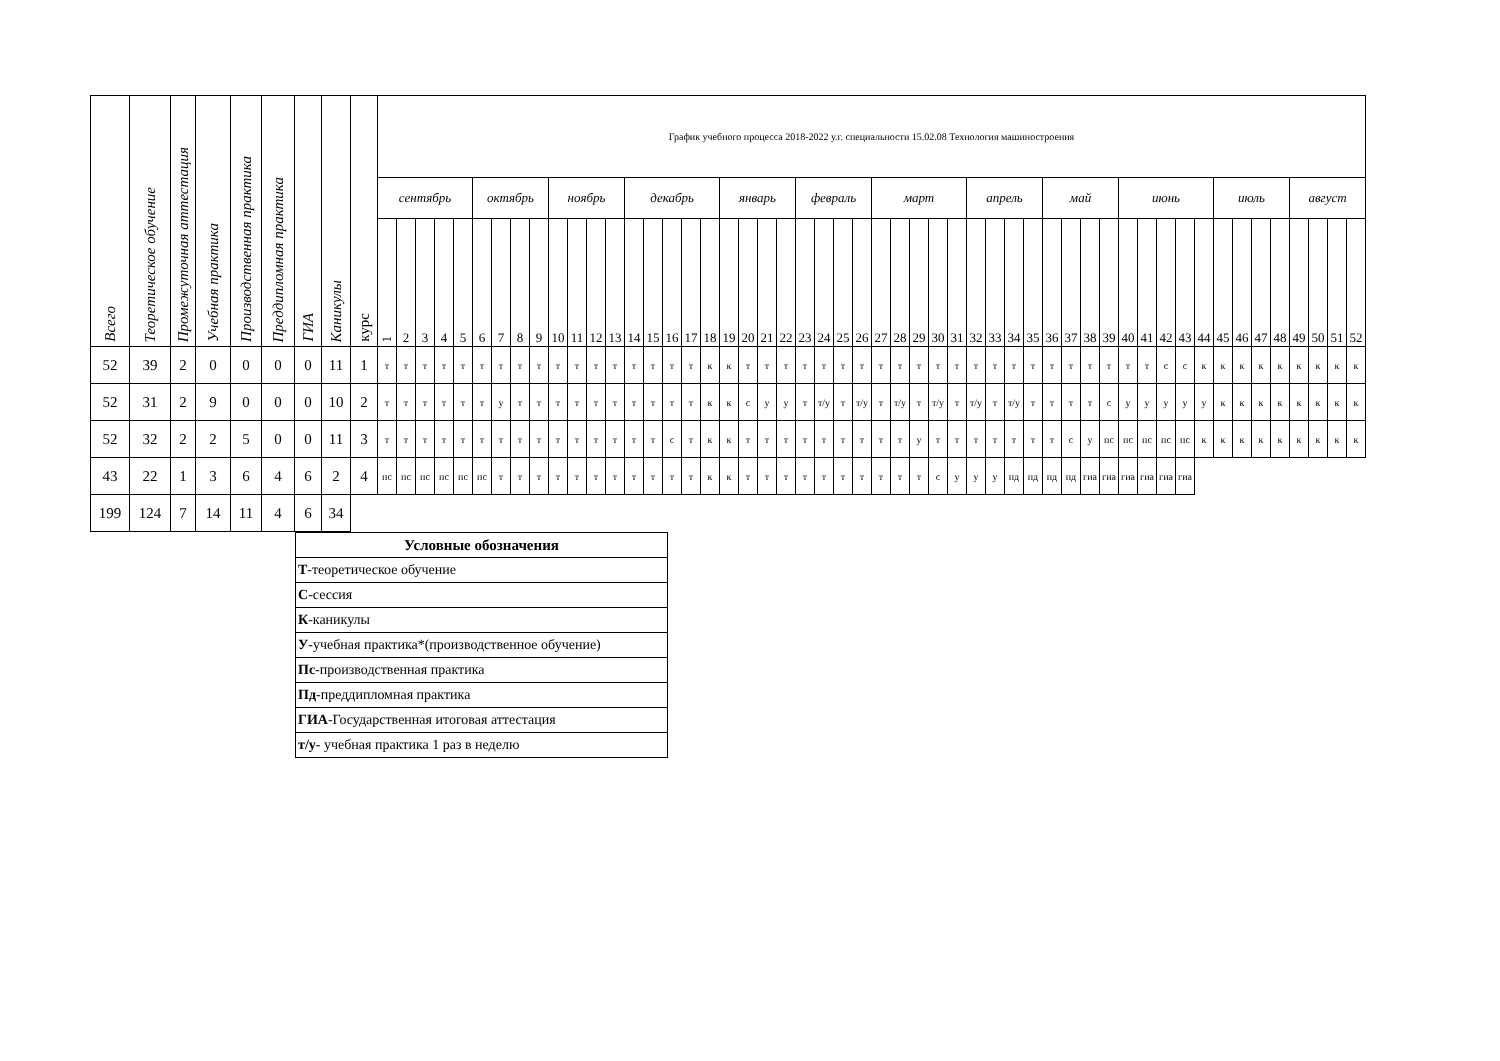| Всего | Теоретическое обучение | Промежуточная аттестация | Учебная практика | Производственная практика | Преддипломная практика | ГИА | Каникулы | курс | График учебного процесса 2018-2022 у.г. специальности 15.02.08 Технология машиностроения | | | | | | | | | | | | | | | | | | | | | | | | | | | | | | | | | | | | | | | | | | | | | | | | | | | |
| --- | --- | --- | --- | --- | --- | --- | --- | --- | --- | --- | --- | --- | --- | --- | --- | --- | --- | --- | --- | --- | --- | --- | --- | --- | --- | --- | --- | --- | --- | --- | --- | --- | --- | --- | --- | --- | --- | --- | --- | --- | --- | --- | --- | --- | --- | --- | --- | --- | --- | --- | --- | --- | --- | --- | --- | --- | --- | --- | --- | --- |
| | | | | | | | | | сентябрь | | | | | октябрь | | | | ноябрь | | | | декабрь | | | | | январь | | | | февраль | | | | март | | | | | апрель | | | | май | | | | июнь | | | | | июль | | | | август | | | |
| | | | | | | | | | 1 | 2 | 3 | 4 | 5 | 6 | 7 | 8 | 9 | 10 | 11 | 12 | 13 | 14 | 15 | 16 | 17 | 18 | 19 | 20 | 21 | 22 | 23 | 24 | 25 | 26 | 27 | 28 | 29 | 30 | 31 | 32 | 33 | 34 | 35 | 36 | 37 | 38 | 39 | 40 | 41 | 42 | 43 | 44 | 45 | 46 | 47 | 48 | 49 | 50 | 51 | 52 |
| 52 | 39 | 2 | 0 | 0 | 0 | 0 | 11 | 1 | т | т | т | т | т | т | т | т | т | т | т | т | т | т | т | т | т | к | к | т | т | т | т | т | т | т | т | т | т | т | т | т | т | т | т | т | т | т | т | т | т | с | с | к | к | к | к | к | к | к | к | к |
| 52 | 31 | 2 | 9 | 0 | 0 | 0 | 10 | 2 | т | т | т | т | т | т | у | т | т | т | т | т | т | т | т | т | т | к | к | с | у | у | т | т/у | т | т/у | т | т/у | т | т/у | т | т/у | т | т/у | т | т | т | т | с | у | у | у | у | у | к | к | к | к | к | к | к | к |
| 52 | 32 | 2 | 2 | 5 | 0 | 0 | 11 | 3 | т | т | т | т | т | т | т | т | т | т | т | т | т | т | т | с | т | к | к | т | т | т | т | т | т | т | т | т | у | т | т | т | т | т | т | т | с | у | пс | пс | пс | пс | пс | к | к | к | к | к | к | к | к | к |
| 43 | 22 | 1 | 3 | 6 | 4 | 6 | 2 | 4 | пс | пс | пс | пс | пс | пс | т | т | т | т | т | т | т | т | т | т | т | к | к | т | т | т | т | т | т | т | т | т | т | с | у | у | у | пд | пд | пд | пд | гиа | гиа | гиа | гиа | гиа | гиа | | | | | | | | | |
| 199 | 124 | 7 | 14 | 11 | 4 | 6 | 34 | | | | | | | | | | | | | | | | | | | | | | | | | | | | | | | | | | | | | | | | | | | | | | | | | | | | | |
| Условные обозначения |
| Т -теоретическое обучение |
| С -сессия |
| К -каникулы |
| У -учебная практика*(производственное обучение) |
| Пс -производственная практика |
| Пд -преддипломная практика |
| ГИА -Государственная итоговая аттестация |
| т/у - учебная практика 1 раз в неделю |